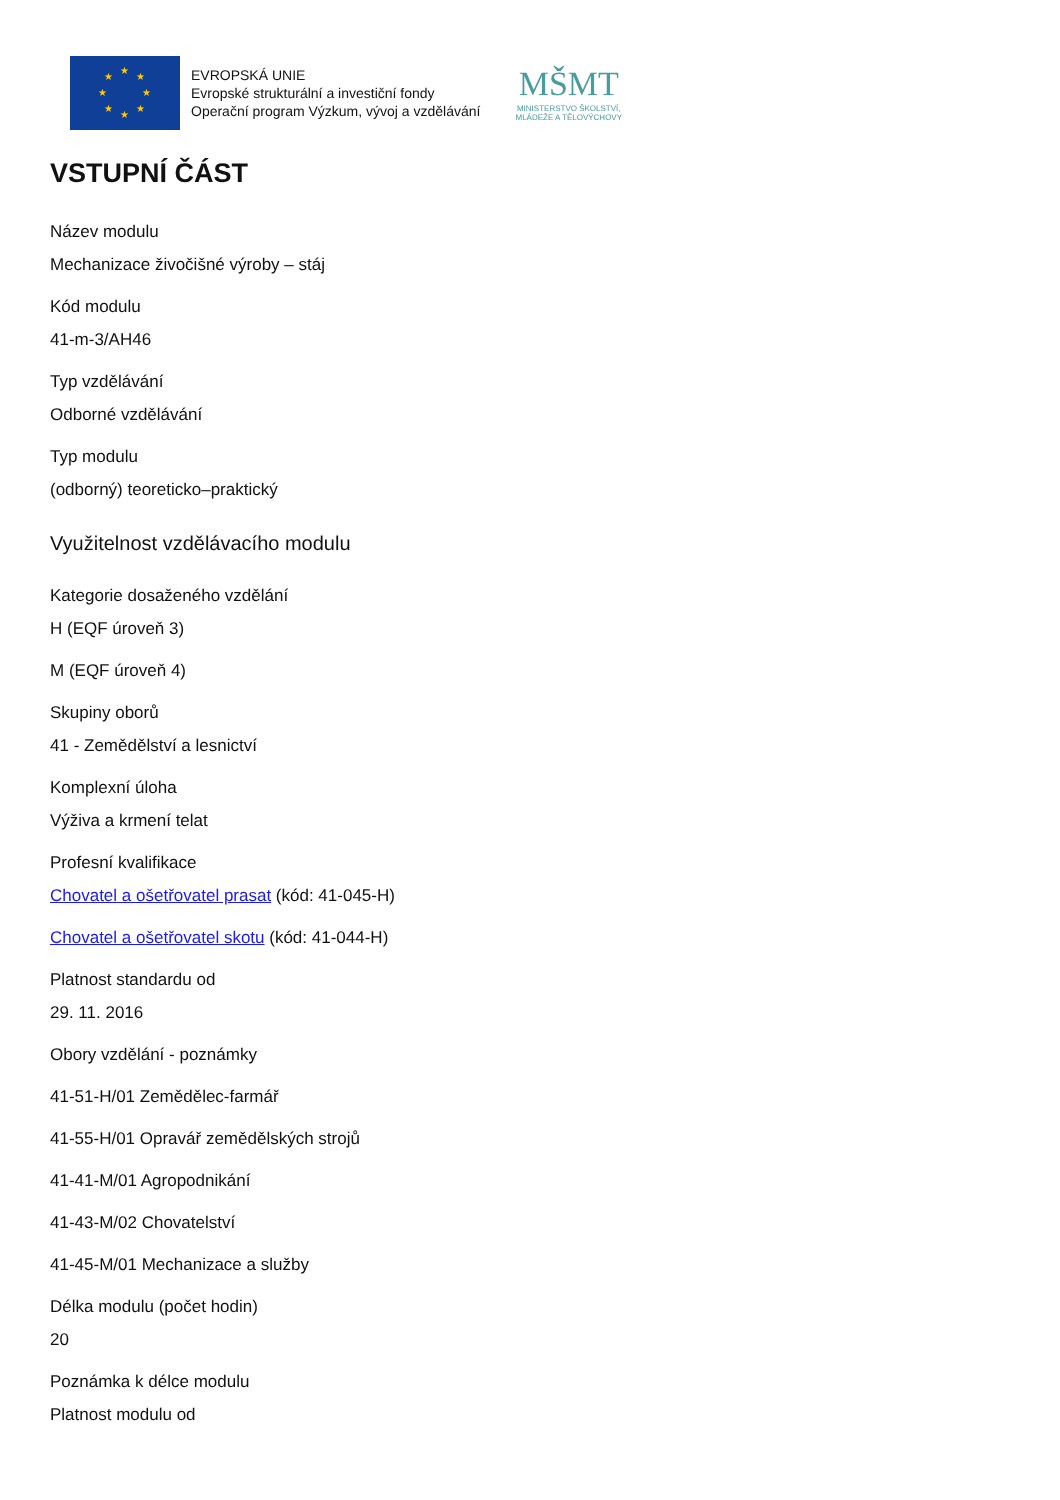★
★
★
★
★
★
★
★
EVROPSKÁ UNIE
Evropské strukturální a investiční fondy
Operační program Výzkum, vývoj a vzdělávání
MŠMT
MINISTERSTVO ŠKOLSTVÍ,
MLÁDEŽE A TĚLOVÝCHOVY
VSTUPNÍ ČÁST
Název modulu
Mechanizace živočišné výroby – stáj
Kód modulu
41-m-3/AH46
Typ vzdělávání
Odborné vzdělávání
Typ modulu
(odborný) teoreticko–praktický
Využitelnost vzdělávacího modulu
Kategorie dosaženého vzdělání
H (EQF úroveň 3)
M (EQF úroveň 4)
Skupiny oborů
41 - Zemědělství a lesnictví
Komplexní úloha
Výživa a krmení telat
Profesní kvalifikace
Chovatel a ošetřovatel prasat (kód: 41-045-H)
Chovatel a ošetřovatel skotu (kód: 41-044-H)
Platnost standardu od
29. 11. 2016
Obory vzdělání - poznámky
41-51-H/01 Zemědělec-farmář
41-55-H/01 Opravář zemědělských strojů
41-41-M/01 Agropodnikání
41-43-M/02 Chovatelství
41-45-M/01 Mechanizace a služby
Délka modulu (počet hodin)
20
Poznámka k délce modulu
Platnost modulu od